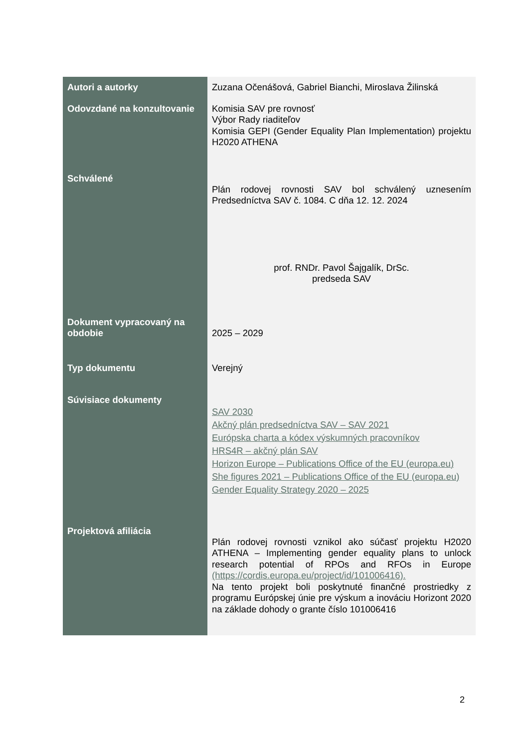| Autori a autorky | Zuzana Očenášová, Gabriel Bianchi, Miroslava Žilinská |
| Odovzdané na konzultovanie | Komisia SAV pre rovnosť Výbor Rady riaditeľov Komisia GEPI (Gender Equality Plan Implementation) projektu H2020 ATHENA |
| Schválené | Plán rodovej rovnosti SAV bol schválený uznesením Predsedníctva SAV č. 1084. C dňa 12. 12. 2024 prof. RNDr. Pavol Šajgalík, DrSc. predseda SAV |
| Dokument vypracovaný na obdobie | 2025 – 2029 |
| Typ dokumentu | Verejný |
| Súvisiace dokumenty | SAV 2030 Akčný plán predsedníctva SAV – SAV 2021 Európska charta a kódex výskumných pracovníkov HRS4R – akčný plán SAV Horizon Europe – Publications Office of the EU (europa.eu) She figures 2021 – Publications Office of the EU (europa.eu) Gender Equality Strategy 2020 – 2025 |
| Projektová afiliácia | Plán rodovej rovnosti vznikol ako súčasť projektu H2020 ATHENA – Implementing gender equality plans to unlock research potential of RPOs and RFOs in Europe (https://cordis.europa.eu/project/id/101006416). Na tento projekt boli poskytnuté finančné prostriedky z programu Európskej únie pre výskum a inováciu Horizont 2020 na základe dohody o grante číslo 101006416 |
2